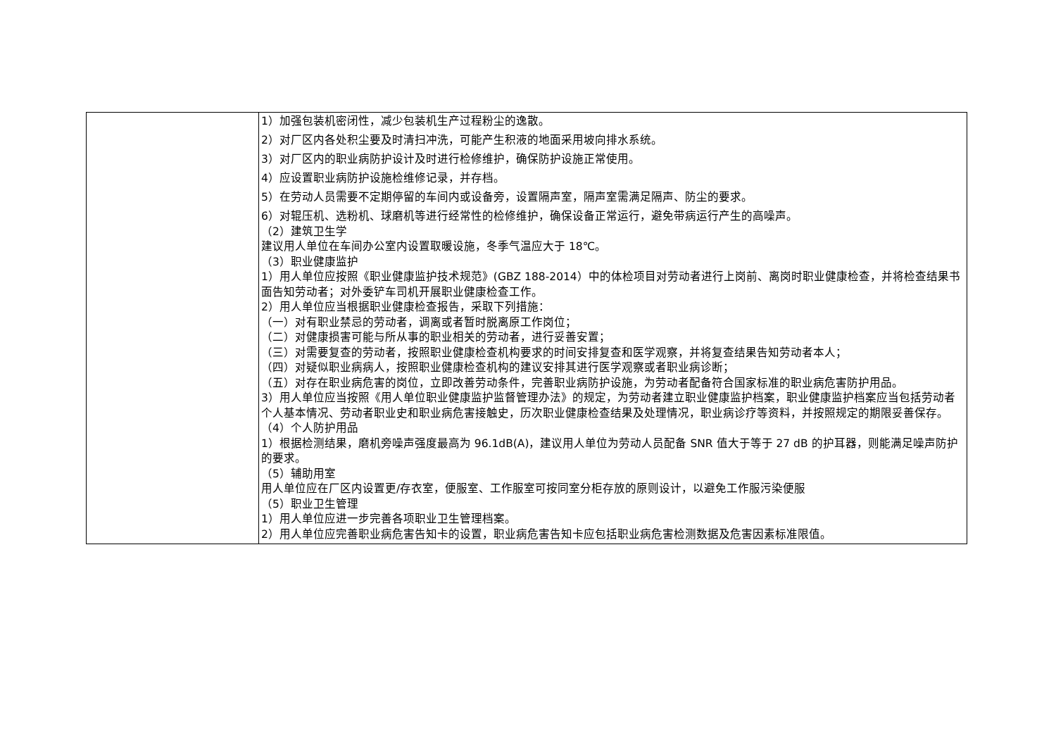| | 1）加强包装机密闭性，减少包装机生产过程粉尘的逸散。 2）对厂区内各处积尘要及时清扫冲洗，可能产生积液的地面采用坡向排水系统。 3）对厂区内的职业病防护设计及时进行检修维护，确保防护设施正常使用。 4）应设置职业病防护设施检维修记录，并存档。 5）在劳动人员需要不定期停留的车间内或设备旁，设置隔声室，隔声室需满足隔声、防尘的要求。 6）对辊压机、选粉机、球磨机等进行经常性的检修维护，确保设备正常运行，避免带病运行产生的高噪声。 （2）建筑卫生学 建议用人单位在车间办公室内设置取暖设施，冬季气温应大于 18℃。 （3）职业健康监护 1）用人单位应按照《职业健康监护技术规范》(GBZ 188-2014）中的体检项目对劳动者进行上岗前、离岗时职业健康检查，并将检查结果书面告知劳动者；对外委铲车司机开展职业健康检查工作。 2）用人单位应当根据职业健康检查报告，采取下列措施： （一）对有职业禁忌的劳动者，调离或者暂时脱离原工作岗位； （二）对健康损害可能与所从事的职业相关的劳动者，进行妥善安置； （三）对需要复查的劳动者，按照职业健康检查机构要求的时间安排复查和医学观察，并将复查结果告知劳动者本人； （四）对疑似职业病病人，按照职业健康检查机构的建议安排其进行医学观察或者职业病诊断； （五）对存在职业病危害的岗位，立即改善劳动条件，完善职业病防护设施，为劳动者配备符合国家标准的职业病危害防护用品。 3）用人单位应当按照《用人单位职业健康监护监督管理办法》的规定，为劳动者建立职业健康监护档案，职业健康监护档案应当包括劳动者个人基本情况、劳动者职业史和职业病危害接触史，历次职业健康检查结果及处理情况，职业病诊疗等资料，并按照规定的期限妥善保存。 （4）个人防护用品 1）根据检测结果，磨机旁噪声强度最高为 96.1dB(A)，建议用人单位为劳动人员配备 SNR 值大于等于 27 dB 的护耳器，则能满足噪声防护的要求。 （5）辅助用室 用人单位应在厂区内设置更/存衣室，便服室、工作服室可按同室分柜存放的原则设计，以避免工作服污染便服 （5）职业卫生管理 1）用人单位应进一步完善各项职业卫生管理档案。 2）用人单位应完善职业病危害告知卡的设置，职业病危害告知卡应包括职业病危害检测数据及危害因素标准限值。 |